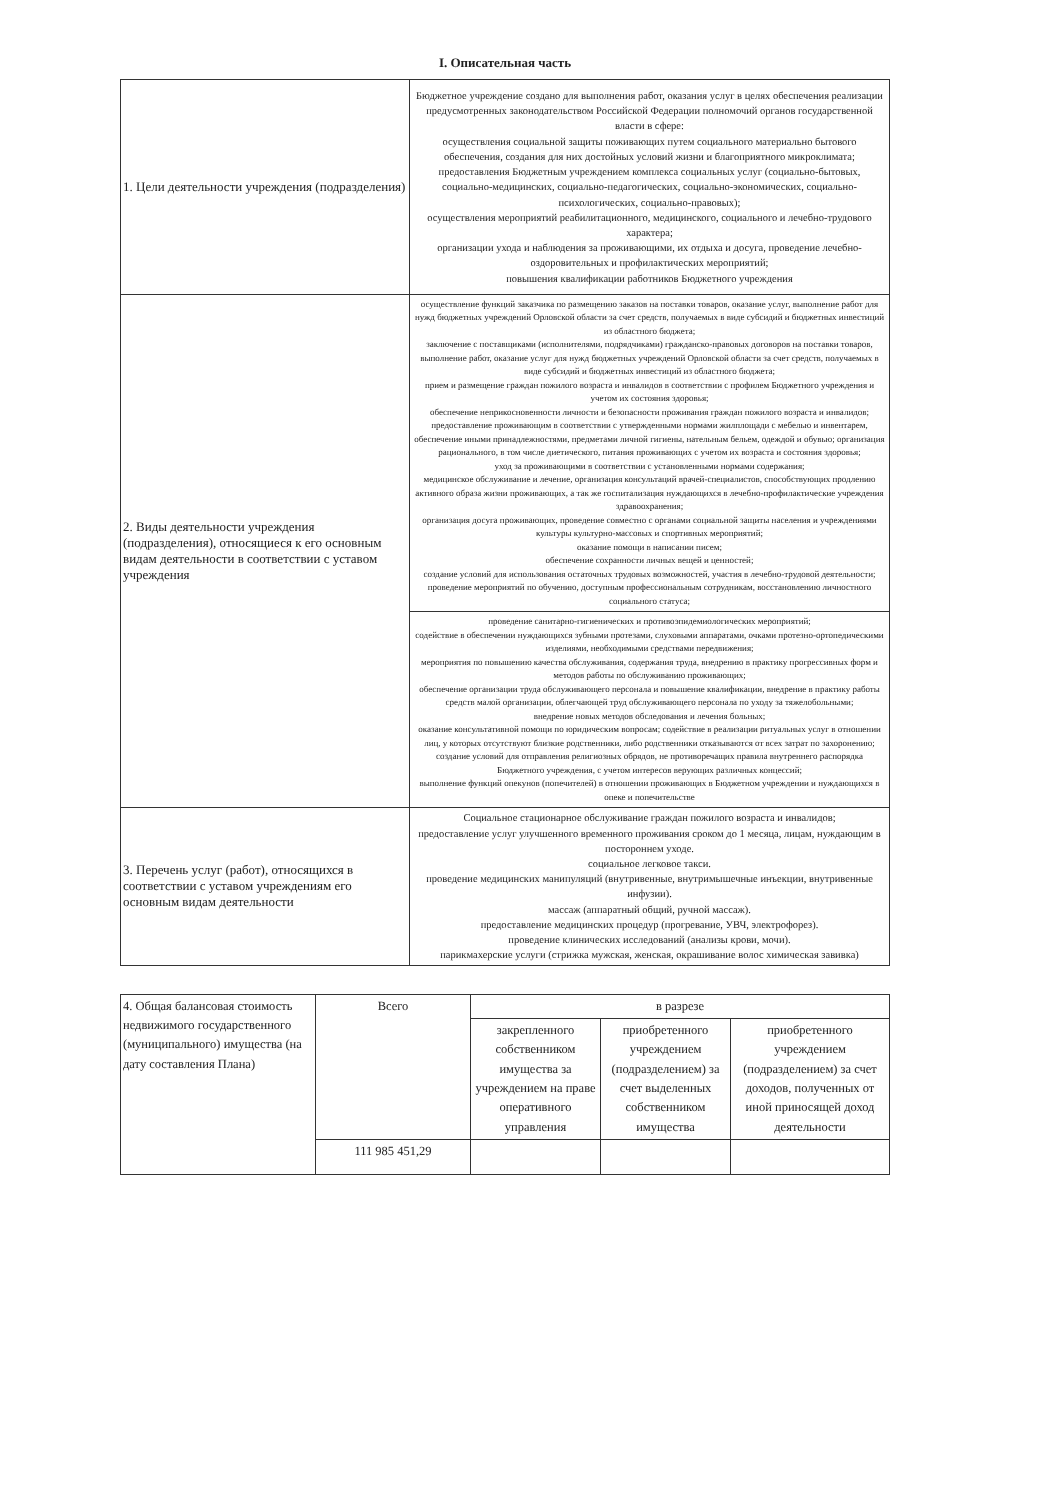I. Описательная часть
| 1. Цели деятельности учреждения (подразделения) | Бюджетное учреждение создано для выполнения работ, оказания услуг в целях обеспечения реализации предусмотренных законодательством Российской Федерации полномочий органов государственной власти в сфере: осуществления социальной защиты поживающих путем социального материально бытового обеспечения, создания для них достойных условий жизни и благоприятного микроклимата; предоставления Бюджетным учреждением комплекса социальных услуг (социально-бытовых, социально-медицинских, социально-педагогических, социально-экономических, социально-психологических, социально-правовых); осуществления мероприятий реабилитационного, медицинского, социального и лечебно-трудового характера; организации ухода и наблюдения за проживающими, их отдыха и досуга, проведение лечебно-оздоровительных и профилактических мероприятий; повышения квалификации работников Бюджетного учреждения |
| 2. Виды деятельности учреждения (подразделения), относящиеся к его основным видам деятельности в соответствии с уставом учреждения | осуществление функций заказчика по размещению заказов на поставки товаров, оказание услуг, выполнение работ для нужд бюджетных учреждений Орловской области за счет средств, получаемых в виде субсидий и бюджетных инвестиций из областного бюджета; заключение с поставщиками (исполнителями, подрядчиками) гражданско-правовых договоров на поставки товаров, выполнение работ, оказание услуг для нужд бюджетных учреждений Орловской области за счет средств, получаемых в виде субсидий и бюджетных инвестиций из областного бюджета; прием и размещение граждан пожилого возраста и инвалидов в соответствии с профилем Бюджетного учреждения и учетом их состояния здоровья; обеспечение неприкосновенности личности и безопасности проживания граждан пожилого возраста и инвалидов; предоставление проживающим в соответствии с утвержденными нормами жилплощади с мебелью и инвентарем, обеспечение иными принадлежностями, предметами личной гигиены, нательным бельем, одеждой и обувью; организация рационального, в том числе диетического, питания проживающих с учетом их возраста и состояния здоровья; уход за проживающими в соответствии с установленными нормами содержания; медицинское обслуживание и лечение, организация консультаций врачей-специалистов, способствующих продлению активного образа жизни проживающих, а так же госпитализация нуждающихся в лечебно-профилактические учреждения здравоохранения; организация досуга проживающих, проведение совместно с органами социальной защиты населения и учреждениями культуры культурно-массовых и спортивных мероприятий; оказание помощи в написании писем; обеспечение сохранности личных вещей и ценностей; создание условий для использования остаточных трудовых возможностей, участия в лечебно-трудовой деятельности; проведение мероприятий по обучению, доступным профессиональным сотрудникам, восстановлению личностного социального статуса; |
| | проведение санитарно-гигиенических и противоэпидемиологических мероприятий; содействие в обеспечении нуждающихся зубными протезами, слуховыми аппаратами, очками протезно-ортопедическими изделиями, необходимыми средствами передвижения; мероприятия по повышению качества обслуживания, содержания труда, внедрению в практику прогрессивных форм и методов работы по обслуживанию проживающих; обеспечение организации труда обслуживающего персонала и повышение квалификации, внедрение в практику работы средств малой организации, облегчающей труд обслуживающего персонала по уходу за тяжелобольными; внедрение новых методов обследования и лечения больных; оказание консультативной помощи по юридическим вопросам; содействие в реализации ритуальных услуг в отношении лиц, у которых отсутствуют близкие родственники, либо родственники отказываются от всех затрат по захоронению; создание условий для отправления религиозных обрядов, не противоречащих правила внутреннего распорядка Бюджетного учреждения, с учетом интересов верующих различных концессий; выполнение функций опекунов (попечителей) в отношении проживающих в Бюджетном учреждении и нуждающихся в опеке и попечительстве |
| 3. Перечень услуг (работ), относящихся в соответствии с уставом учреждениям его основным видам деятельности | Социальное стационарное обслуживание граждан пожилого возраста и инвалидов; предоставление услуг улучшенного временного проживания сроком до 1 месяца, лицам, нуждающим в постороннем уходе. социальное легковое такси. проведение медицинских манипуляций (внутривенные, внутримышечные инъекции, внутривенные инфузии). массаж (аппаратный общий, ручной массаж). предоставление медицинских процедур (прогревание, УВЧ, электрофорез). проведение клинических исследований (анализы крови, мочи). парикмахерские услуги (стрижка мужская, женская, окрашивание волос химическая завивка) |
| 4. Общая балансовая стоимость недвижимого государственного (муниципального) имущества (на дату составления Плана) | Всего | в разрезе | | |
| | | закрепленного собственником имущества за учреждением на праве оперативного управления | приобретенного учреждением (подразделением) за счет выделенных собственником имущества | приобретенного учреждением (подразделением) за счет доходов, полученных от иной приносящей доход деятельности |
| | 111 985 451,29 | | | |